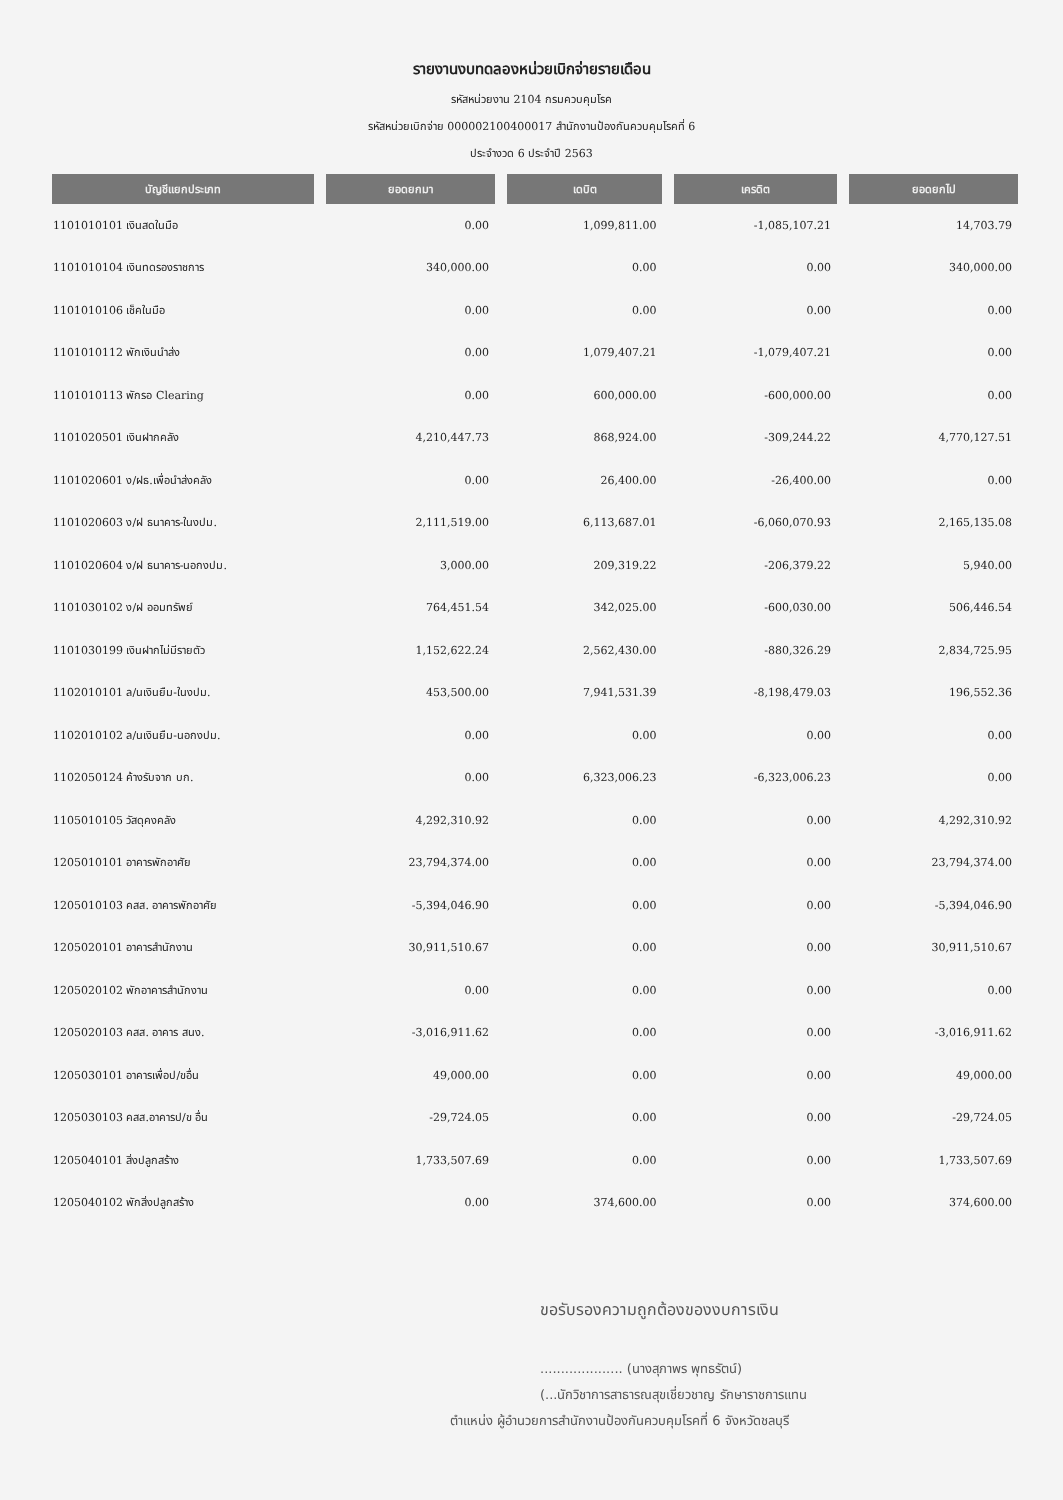รายงานงบทดลองหน่วยเบิกจ่ายรายเดือน
รหัสหน่วยงาน 2104 กรมควบคุมโรค
รหัสหน่วยเบิกจ่าย 000002100400017 สำนักงานป้องกันควบคุมโรคที่ 6
ประจำงวด 6 ประจำปี 2563
| บัญชีแยกประเภท | ยอดยกมา | เดบิต | เครดิต | ยอดยกไป |
| --- | --- | --- | --- | --- |
| 1101010101 เงินสดในมือ | 0.00 | 1,099,811.00 | -1,085,107.21 | 14,703.79 |
| 1101010104 เงินทดรองราชการ | 340,000.00 | 0.00 | 0.00 | 340,000.00 |
| 1101010106 เช็คในมือ | 0.00 | 0.00 | 0.00 | 0.00 |
| 1101010112 พักเงินนำส่ง | 0.00 | 1,079,407.21 | -1,079,407.21 | 0.00 |
| 1101010113 พักรอ Clearing | 0.00 | 600,000.00 | -600,000.00 | 0.00 |
| 1101020501 เงินฝากคลัง | 4,210,447.73 | 868,924.00 | -309,244.22 | 4,770,127.51 |
| 1101020601 ง/ฝธ.เพื่อนำส่งคลัง | 0.00 | 26,400.00 | -26,400.00 | 0.00 |
| 1101020603 ง/ฝ ธนาคาร-ในงปม. | 2,111,519.00 | 6,113,687.01 | -6,060,070.93 | 2,165,135.08 |
| 1101020604 ง/ฝ ธนาคาร-นอกงปม. | 3,000.00 | 209,319.22 | -206,379.22 | 5,940.00 |
| 1101030102 ง/ฝ ออมทรัพย์ | 764,451.54 | 342,025.00 | -600,030.00 | 506,446.54 |
| 1101030199 เงินฝากไม่มีรายตัว | 1,152,622.24 | 2,562,430.00 | -880,326.29 | 2,834,725.95 |
| 1102010101 ล/นเงินยืม-ในงปม. | 453,500.00 | 7,941,531.39 | -8,198,479.03 | 196,552.36 |
| 1102010102 ล/นเงินยืม-นอกงปม. | 0.00 | 0.00 | 0.00 | 0.00 |
| 1102050124 ค้างรับจาก บก. | 0.00 | 6,323,006.23 | -6,323,006.23 | 0.00 |
| 1105010105 วัสดุคงคลัง | 4,292,310.92 | 0.00 | 0.00 | 4,292,310.92 |
| 1205010101 อาคารพักอาศัย | 23,794,374.00 | 0.00 | 0.00 | 23,794,374.00 |
| 1205010103 คสส. อาคารพักอาศัย | -5,394,046.90 | 0.00 | 0.00 | -5,394,046.90 |
| 1205020101 อาคารสำนักงาน | 30,911,510.67 | 0.00 | 0.00 | 30,911,510.67 |
| 1205020102 พักอาคารสำนักงาน | 0.00 | 0.00 | 0.00 | 0.00 |
| 1205020103 คสส. อาคาร สนง. | -3,016,911.62 | 0.00 | 0.00 | -3,016,911.62 |
| 1205030101 อาคารเพื่อป/ขอื่น | 49,000.00 | 0.00 | 0.00 | 49,000.00 |
| 1205030103 คสส.อาคารป/ข อื่น | -29,724.05 | 0.00 | 0.00 | -29,724.05 |
| 1205040101 สิ่งปลูกสร้าง | 1,733,507.69 | 0.00 | 0.00 | 1,733,507.69 |
| 1205040102 พักสิ่งปลูกสร้าง | 0.00 | 374,600.00 | 0.00 | 374,600.00 |
ขอรับรองความถูกต้องของงบการเงิน
.................... (นางสุภาพร พุทธรัตน์)
(...นักวิชาการสาธารณสุขเชี่ยวชาญ รักษาราชการแทน
ตำแหน่ง ผู้อำนวยการสำนักงานป้องกันควบคุมโรคที่ 6 จังหวัดชลบุรี